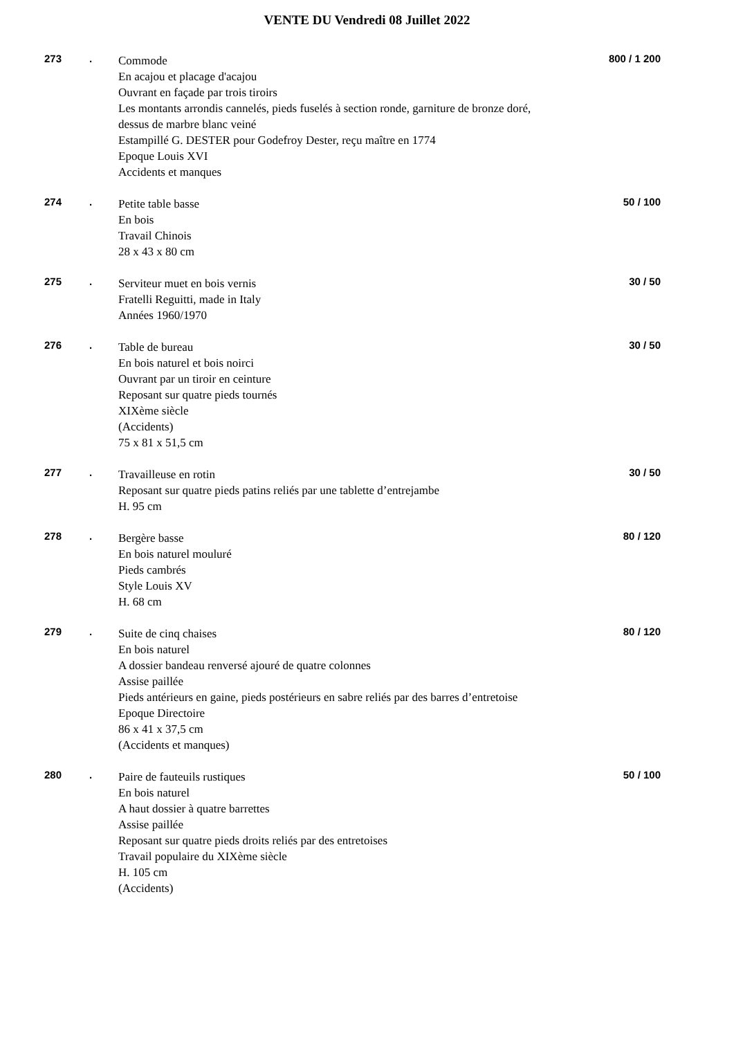VENTE DU Vendredi 08 Juillet 2022
273 .
Commode
En acajou et placage d'acajou
Ouvrant en façade par trois tiroirs
Les montants arrondis cannelés, pieds fuselés à section ronde, garniture de bronze doré, dessus de marbre blanc veiné
Estampillé G. DESTER pour Godefroy Dester, reçu maître en 1774
Epoque Louis XVI
Accidents et manques
800 / 1 200
274 .
Petite table basse
En bois
Travail Chinois
28 x 43 x 80 cm
50 / 100
275 .
Serviteur muet en bois vernis
Fratelli Reguitti, made in Italy
Années 1960/1970
30 / 50
276 .
Table de bureau
En bois naturel et bois noirci
Ouvrant par un tiroir en ceinture
Reposant sur quatre pieds tournés
XIXème siècle
(Accidents)
75 x 81 x 51,5 cm
30 / 50
277 .
Travailleuse en rotin
Reposant sur quatre pieds patins reliés par une tablette d’entrejambe
H. 95 cm
30 / 50
278 .
Bergère basse
En bois naturel mouluré
Pieds cambrés
Style Louis XV
H. 68 cm
80 / 120
279 .
Suite de cinq chaises
En bois naturel
A dossier bandeau renversé ajouré de quatre colonnes
Assise paillée
Pieds antérieurs en gaine, pieds postérieurs en sabre reliés par des barres d’entretoise
Epoque Directoire
86 x 41 x 37,5 cm
(Accidents et manques)
80 / 120
280 .
Paire de fauteuils rustiques
En bois naturel
A haut dossier à quatre barrettes
Assise paillée
Reposant sur quatre pieds droits reliés par des entretoises
Travail populaire du XIXème siècle
H. 105 cm
(Accidents)
50 / 100